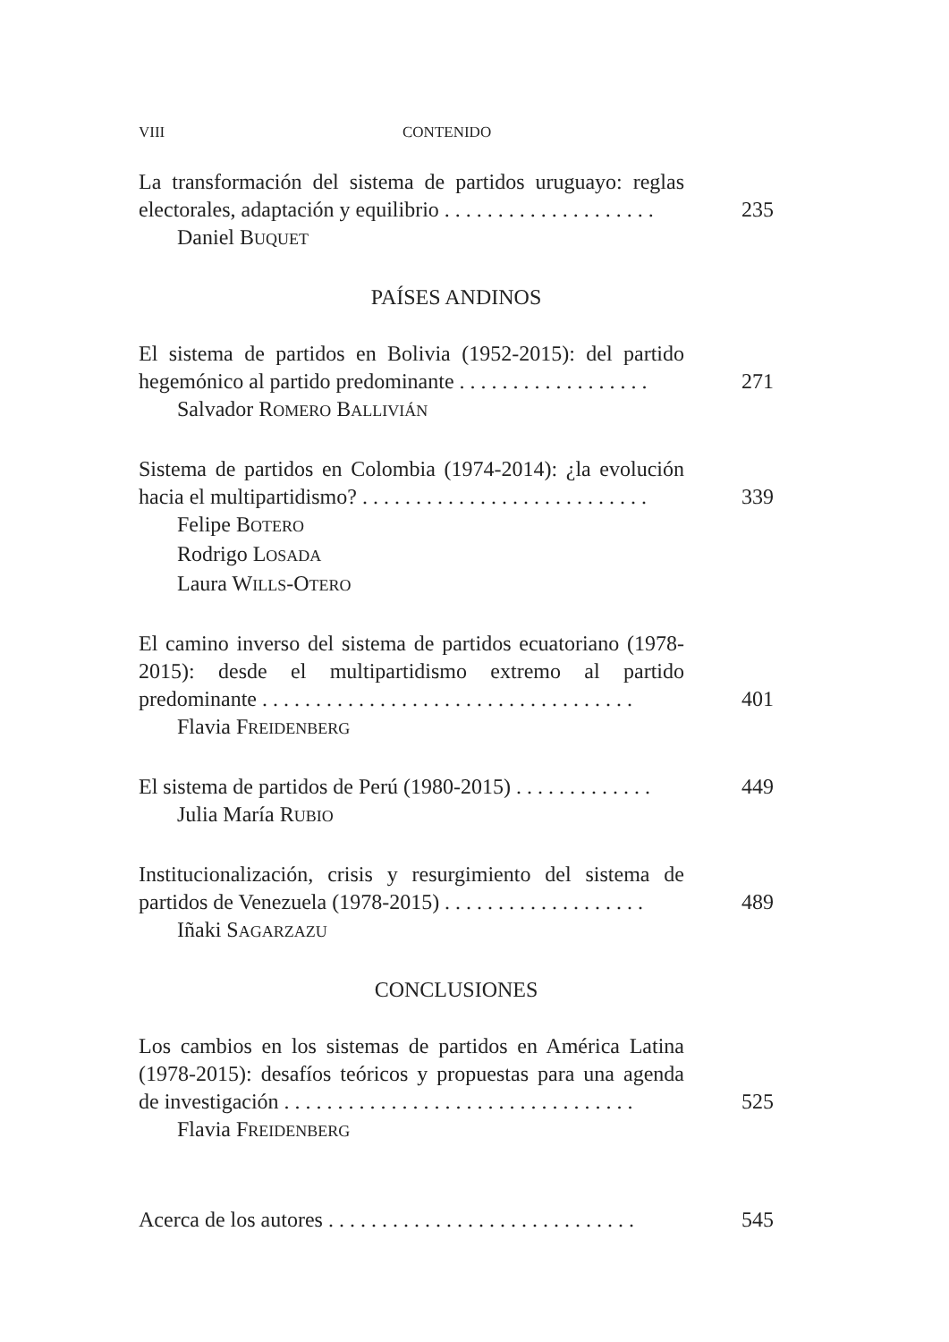VIII CONTENIDO
La transformación del sistema de partidos uruguayo: reglas electorales, adaptación y equilibrio . . . . . . . . . . . . . . . . . . . .
235
Daniel BUQUET
PAÍSES ANDINOS
El sistema de partidos en Bolivia (1952-2015): del partido hegemónico al partido predominante . . . . . . . . . . . . . . . . . .
271
Salvador ROMERO BALLIVIÁN
Sistema de partidos en Colombia (1974-2014): ¿la evolución hacia el multipartidismo? . . . . . . . . . . . . . . . . . . . . . . . . . . .
339
Felipe BOTERO
Rodrigo LOSADA
Laura WILLS-OTERO
El camino inverso del sistema de partidos ecuatoriano (1978-2015): desde el multipartidismo extremo al partido predominante . . . . . . . . . . . . . . . . . . . . . . . . . . . . . . . . . . .
401
Flavia FREIDENBERG
El sistema de partidos de Perú (1980-2015) . . . . . . . . . . . . .
449
Julia María RUBIO
Institucionalización, crisis y resurgimiento del sistema de partidos de Venezuela (1978-2015) . . . . . . . . . . . . . . . . . . .
489
Iñaki SAGARZAZU
CONCLUSIONES
Los cambios en los sistemas de partidos en América Latina (1978-2015): desafíos teóricos y propuestas para una agenda de investigación . . . . . . . . . . . . . . . . . . . . . . . . . . . . . . . . .
525
Flavia FREIDENBERG
Acerca de los autores . . . . . . . . . . . . . . . . . . . . . . . . . . . . .
545